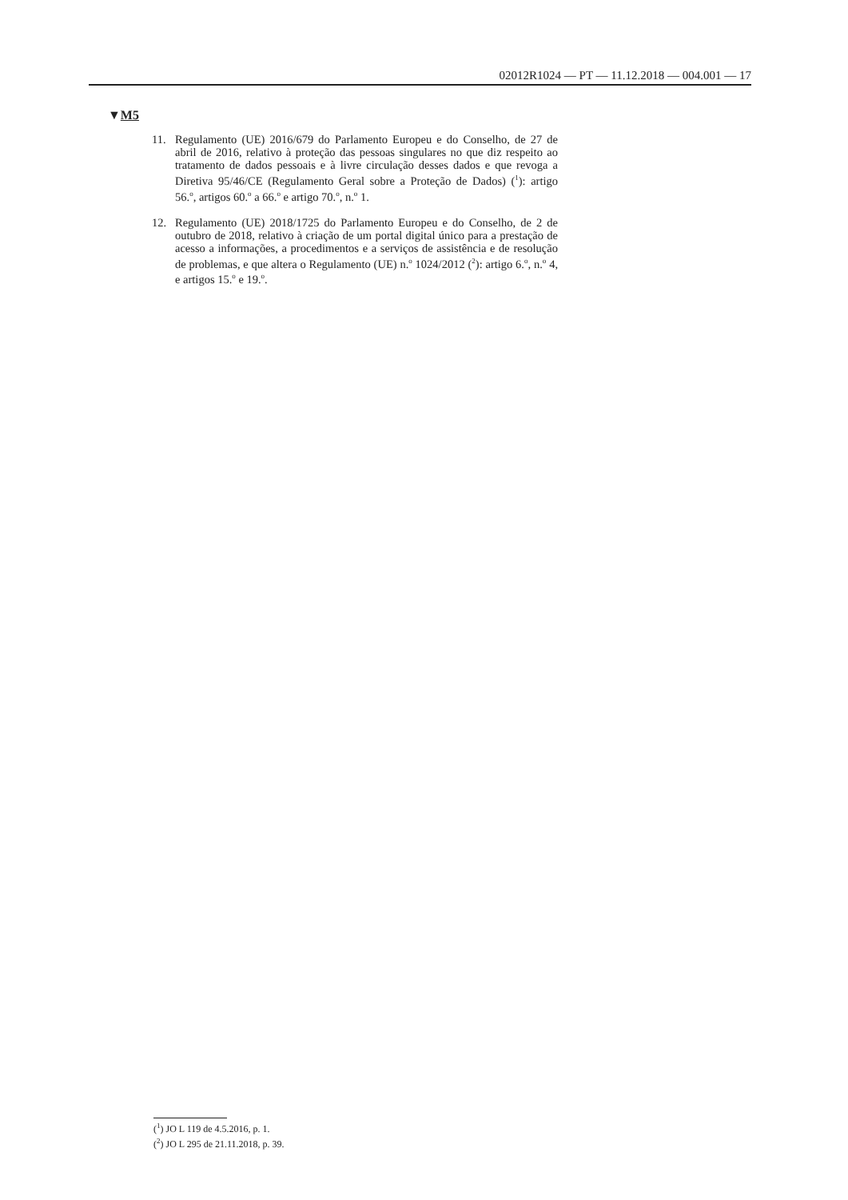02012R1024 — PT — 11.12.2018 — 004.001 — 17
▼M5
11. Regulamento (UE) 2016/679 do Parlamento Europeu e do Conselho, de 27 de abril de 2016, relativo à proteção das pessoas singulares no que diz respeito ao tratamento de dados pessoais e à livre circulação desses dados e que revoga a Diretiva 95/46/CE (Regulamento Geral sobre a Proteção de Dados) (<sup>1</sup>): artigo 56.<sup>o</sup>, artigos 60.<sup>o</sup> a 66.<sup>o</sup> e artigo 70.<sup>o</sup>, n.<sup>o</sup> 1.
12. Regulamento (UE) 2018/1725 do Parlamento Europeu e do Conselho, de 2 de outubro de 2018, relativo à criação de um portal digital único para a prestação de acesso a informações, a procedimentos e a serviços de assistência e de resolução de problemas, e que altera o Regulamento (UE) n.<sup>o</sup> 1024/2012 (<sup>2</sup>): artigo 6.<sup>o</sup>, n.<sup>o</sup> 4, e artigos 15.<sup>o</sup> e 19.<sup>o</sup>.
(<sup>1</sup>) JO L 119 de 4.5.2016, p. 1.
(<sup>2</sup>) JO L 295 de 21.11.2018, p. 39.